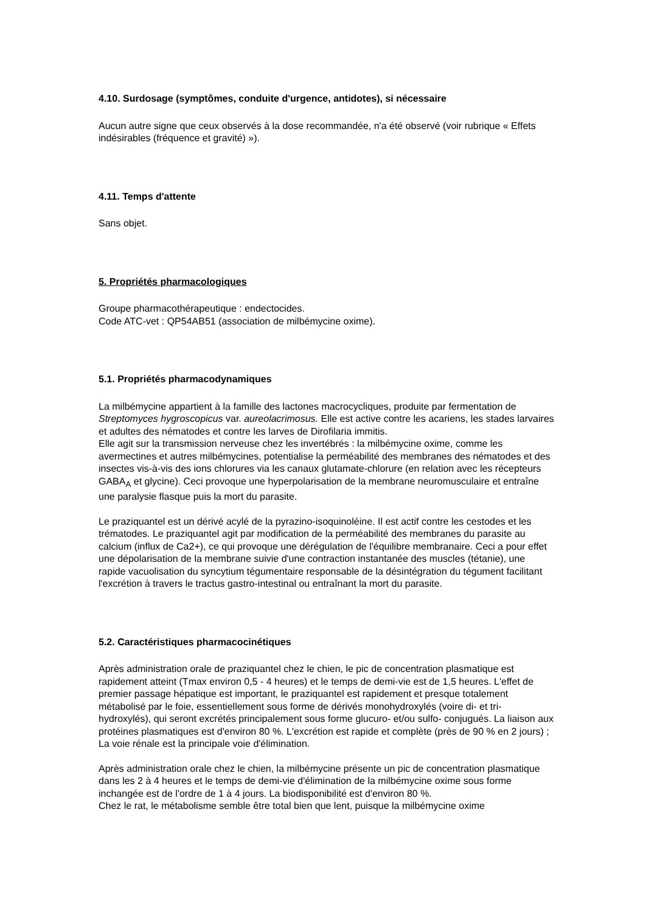4.10. Surdosage (symptômes, conduite d'urgence, antidotes), si nécessaire
Aucun autre signe que ceux observés à la dose recommandée, n'a été observé (voir rubrique « Effets indésirables (fréquence et gravité) »).
4.11. Temps d'attente
Sans objet.
5. Propriétés pharmacologiques
Groupe pharmacothérapeutique : endectocides.
Code ATC-vet : QP54AB51 (association de milbémycine oxime).
5.1. Propriétés pharmacodynamiques
La milbémycine appartient à la famille des lactones macrocycliques, produite par fermentation de Streptomyces hygroscopicus var. aureolacrimosus. Elle est active contre les acariens, les stades larvaires et adultes des nématodes et contre les larves de Dirofilaria immitis.
Elle agit sur la transmission nerveuse chez les invertébrés : la milbémycine oxime, comme les avermectines et autres milbémycines, potentialise la perméabilité des membranes des nématodes et des insectes vis-à-vis des ions chlorures via les canaux glutamate-chlorure (en relation avec les récepteurs GABA<sub>A</sub> et glycine). Ceci provoque une hyperpolarisation de la membrane neuromusculaire et entraîne une paralysie flasque puis la mort du parasite.
Le praziquantel est un dérivé acylé de la pyrazino-isoquinoléine. Il est actif contre les cestodes et les trématodes. Le praziquantel agit par modification de la perméabilité des membranes du parasite au calcium (influx de Ca2+), ce qui provoque une dérégulation de l'équilibre membranaire. Ceci a pour effet une dépolarisation de la membrane suivie d'une contraction instantanée des muscles (tétanie), une rapide vacuolisation du syncytium tégumentaire responsable de la désintégration du tégument facilitant l'excrétion à travers le tractus gastro-intestinal ou entraînant la mort du parasite.
5.2. Caractéristiques pharmacocinétiques
Après administration orale de praziquantel chez le chien, le pic de concentration plasmatique est rapidement atteint (Tmax environ 0,5 - 4 heures) et le temps de demi-vie est de 1,5 heures. L'effet de premier passage hépatique est important, le praziquantel est rapidement et presque totalement métabolisé par le foie, essentiellement sous forme de dérivés monohydroxylés (voire di- et tri- hydroxylés), qui seront excrétés principalement sous forme glucuro- et/ou sulfo- conjugués. La liaison aux protéines plasmatiques est d'environ 80 %. L'excrétion est rapide et complète (près de 90 % en 2 jours) ; La voie rénale est la principale voie d'élimination.
Après administration orale chez le chien, la milbémycine présente un pic de concentration plasmatique dans les 2 à 4 heures et le temps de demi-vie d'élimination de la milbémycine oxime sous forme inchangée est de l'ordre de 1 à 4 jours. La biodisponibilité est d'environ 80 %.
Chez le rat, le métabolisme semble être total bien que lent, puisque la milbémycine oxime